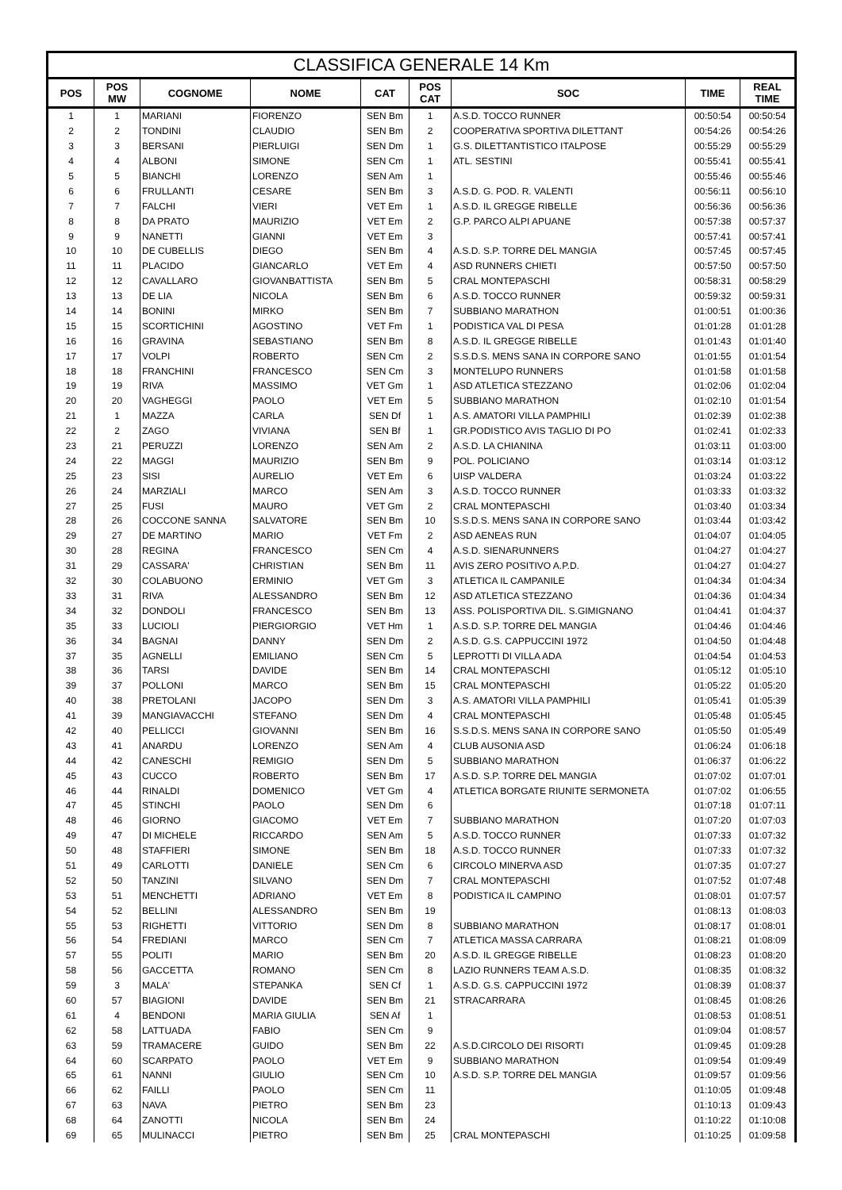CLASSIFICA GENERALE 14 Km
| POS | POS MW | COGNOME | NOME | CAT | POS CAT | SOC | TIME | REAL TIME |
| --- | --- | --- | --- | --- | --- | --- | --- | --- |
| 1 | 1 | MARIANI | FIORENZO | SEN Bm | 1 | A.S.D. TOCCO RUNNER | 00:50:54 | 00:50:54 |
| 2 | 2 | TONDINI | CLAUDIO | SEN Bm | 2 | COOPERATIVA SPORTIVA DILETTANT | 00:54:26 | 00:54:26 |
| 3 | 3 | BERSANI | PIERLUIGI | SEN Dm | 1 | G.S. DILETTANTISTICO ITALPOSE | 00:55:29 | 00:55:29 |
| 4 | 4 | ALBONI | SIMONE | SEN Cm | 1 | ATL. SESTINI | 00:55:41 | 00:55:41 |
| 5 | 5 | BIANCHI | LORENZO | SEN Am | 1 | | 00:55:46 | 00:55:46 |
| 6 | 6 | FRULLANTI | CESARE | SEN Bm | 3 | A.S.D. G. POD. R. VALENTI | 00:56:11 | 00:56:10 |
| 7 | 7 | FALCHI | VIERI | VET Em | 1 | A.S.D. IL GREGGE RIBELLE | 00:56:36 | 00:56:36 |
| 8 | 8 | DA PRATO | MAURIZIO | VET Em | 2 | G.P. PARCO ALPI APUANE | 00:57:38 | 00:57:37 |
| 9 | 9 | NANETTI | GIANNI | VET Em | 3 | | 00:57:41 | 00:57:41 |
| 10 | 10 | DE CUBELLIS | DIEGO | SEN Bm | 4 | A.S.D. S.P. TORRE DEL MANGIA | 00:57:45 | 00:57:45 |
| 11 | 11 | PLACIDO | GIANCARLO | VET Em | 4 | ASD RUNNERS CHIETI | 00:57:50 | 00:57:50 |
| 12 | 12 | CAVALLARO | GIOVANBATTISTA | SEN Bm | 5 | CRAL MONTEPASCHI | 00:58:31 | 00:58:29 |
| 13 | 13 | DE LIA | NICOLA | SEN Bm | 6 | A.S.D. TOCCO RUNNER | 00:59:32 | 00:59:31 |
| 14 | 14 | BONINI | MIRKO | SEN Bm | 7 | SUBBIANO MARATHON | 01:00:51 | 01:00:36 |
| 15 | 15 | SCORTICHINI | AGOSTINO | VET Fm | 1 | PODISTICA VAL DI PESA | 01:01:28 | 01:01:28 |
| 16 | 16 | GRAVINA | SEBASTIANO | SEN Bm | 8 | A.S.D. IL GREGGE RIBELLE | 01:01:43 | 01:01:40 |
| 17 | 17 | VOLPI | ROBERTO | SEN Cm | 2 | S.S.D.S. MENS SANA IN CORPORE SANO | 01:01:55 | 01:01:54 |
| 18 | 18 | FRANCHINI | FRANCESCO | SEN Cm | 3 | MONTELUPO RUNNERS | 01:01:58 | 01:01:58 |
| 19 | 19 | RIVA | MASSIMO | VET Gm | 1 | ASD ATLETICA STEZZANO | 01:02:06 | 01:02:04 |
| 20 | 20 | VAGHEGGI | PAOLO | VET Em | 5 | SUBBIANO MARATHON | 01:02:10 | 01:01:54 |
| 21 | 1 | MAZZA | CARLA | SEN Df | 1 | A.S. AMATORI VILLA PAMPHILI | 01:02:39 | 01:02:38 |
| 22 | 2 | ZAGO | VIVIANA | SEN Bf | 1 | GR.PODISTICO AVIS TAGLIO DI PO | 01:02:41 | 01:02:33 |
| 23 | 21 | PERUZZI | LORENZO | SEN Am | 2 | A.S.D. LA CHIANINA | 01:03:11 | 01:03:00 |
| 24 | 22 | MAGGI | MAURIZIO | SEN Bm | 9 | POL. POLICIANO | 01:03:14 | 01:03:12 |
| 25 | 23 | SISI | AURELIO | VET Em | 6 | UISP VALDERA | 01:03:24 | 01:03:22 |
| 26 | 24 | MARZIALI | MARCO | SEN Am | 3 | A.S.D. TOCCO RUNNER | 01:03:33 | 01:03:32 |
| 27 | 25 | FUSI | MAURO | VET Gm | 2 | CRAL MONTEPASCHI | 01:03:40 | 01:03:34 |
| 28 | 26 | COCCONE SANNA | SALVATORE | SEN Bm | 10 | S.S.D.S. MENS SANA IN CORPORE SANO | 01:03:44 | 01:03:42 |
| 29 | 27 | DE MARTINO | MARIO | VET Fm | 2 | ASD AENEAS RUN | 01:04:07 | 01:04:05 |
| 30 | 28 | REGINA | FRANCESCO | SEN Cm | 4 | A.S.D. SIENARUNNERS | 01:04:27 | 01:04:27 |
| 31 | 29 | CASSARA' | CHRISTIAN | SEN Bm | 11 | AVIS ZERO POSITIVO A.P.D. | 01:04:27 | 01:04:27 |
| 32 | 30 | COLABUONO | ERMINIO | VET Gm | 3 | ATLETICA IL CAMPANILE | 01:04:34 | 01:04:34 |
| 33 | 31 | RIVA | ALESSANDRO | SEN Bm | 12 | ASD ATLETICA STEZZANO | 01:04:36 | 01:04:34 |
| 34 | 32 | DONDOLI | FRANCESCO | SEN Bm | 13 | ASS. POLISPORTIVA DIL. S.GIMIGNANO | 01:04:41 | 01:04:37 |
| 35 | 33 | LUCIOLI | PIERGIORGIO | VET Hm | 1 | A.S.D. S.P. TORRE DEL MANGIA | 01:04:46 | 01:04:46 |
| 36 | 34 | BAGNAI | DANNY | SEN Dm | 2 | A.S.D. G.S. CAPPUCCINI 1972 | 01:04:50 | 01:04:48 |
| 37 | 35 | AGNELLI | EMILIANO | SEN Cm | 5 | LEPROTTI DI VILLA ADA | 01:04:54 | 01:04:53 |
| 38 | 36 | TARSI | DAVIDE | SEN Bm | 14 | CRAL MONTEPASCHI | 01:05:12 | 01:05:10 |
| 39 | 37 | POLLONI | MARCO | SEN Bm | 15 | CRAL MONTEPASCHI | 01:05:22 | 01:05:20 |
| 40 | 38 | PRETOLANI | JACOPO | SEN Dm | 3 | A.S. AMATORI VILLA PAMPHILI | 01:05:41 | 01:05:39 |
| 41 | 39 | MANGIAVACCHI | STEFANO | SEN Dm | 4 | CRAL MONTEPASCHI | 01:05:48 | 01:05:45 |
| 42 | 40 | PELLICCI | GIOVANNI | SEN Bm | 16 | S.S.D.S. MENS SANA IN CORPORE SANO | 01:05:50 | 01:05:49 |
| 43 | 41 | ANARDU | LORENZO | SEN Am | 4 | CLUB AUSONIA ASD | 01:06:24 | 01:06:18 |
| 44 | 42 | CANESCHI | REMIGIO | SEN Dm | 5 | SUBBIANO MARATHON | 01:06:37 | 01:06:22 |
| 45 | 43 | CUCCO | ROBERTO | SEN Bm | 17 | A.S.D. S.P. TORRE DEL MANGIA | 01:07:02 | 01:07:01 |
| 46 | 44 | RINALDI | DOMENICO | VET Gm | 4 | ATLETICA BORGATE RIUNITE SERMONETA | 01:07:02 | 01:06:55 |
| 47 | 45 | STINCHI | PAOLO | SEN Dm | 6 | | 01:07:18 | 01:07:11 |
| 48 | 46 | GIORNO | GIACOMO | VET Em | 7 | SUBBIANO MARATHON | 01:07:20 | 01:07:03 |
| 49 | 47 | DI MICHELE | RICCARDO | SEN Am | 5 | A.S.D. TOCCO RUNNER | 01:07:33 | 01:07:32 |
| 50 | 48 | STAFFIERI | SIMONE | SEN Bm | 18 | A.S.D. TOCCO RUNNER | 01:07:33 | 01:07:32 |
| 51 | 49 | CARLOTTI | DANIELE | SEN Cm | 6 | CIRCOLO MINERVA ASD | 01:07:35 | 01:07:27 |
| 52 | 50 | TANZINI | SILVANO | SEN Dm | 7 | CRAL MONTEPASCHI | 01:07:52 | 01:07:48 |
| 53 | 51 | MENCHETTI | ADRIANO | VET Em | 8 | PODISTICA IL CAMPINO | 01:08:01 | 01:07:57 |
| 54 | 52 | BELLINI | ALESSANDRO | SEN Bm | 19 | | 01:08:13 | 01:08:03 |
| 55 | 53 | RIGHETTI | VITTORIO | SEN Dm | 8 | SUBBIANO MARATHON | 01:08:17 | 01:08:01 |
| 56 | 54 | FREDIANI | MARCO | SEN Cm | 7 | ATLETICA MASSA CARRARA | 01:08:21 | 01:08:09 |
| 57 | 55 | POLITI | MARIO | SEN Bm | 20 | A.S.D. IL GREGGE RIBELLE | 01:08:23 | 01:08:20 |
| 58 | 56 | GACCETTA | ROMANO | SEN Cm | 8 | LAZIO RUNNERS TEAM A.S.D. | 01:08:35 | 01:08:32 |
| 59 | 3 | MALA' | STEPANKA | SEN Cf | 1 | A.S.D. G.S. CAPPUCCINI 1972 | 01:08:39 | 01:08:37 |
| 60 | 57 | BIAGIONI | DAVIDE | SEN Bm | 21 | STRACARRARA | 01:08:45 | 01:08:26 |
| 61 | 4 | BENDONI | MARIA GIULIA | SEN Af | 1 | | 01:08:53 | 01:08:51 |
| 62 | 58 | LATTUADA | FABIO | SEN Cm | 9 | | 01:09:04 | 01:08:57 |
| 63 | 59 | TRAMACERE | GUIDO | SEN Bm | 22 | A.S.D.CIRCOLO DEI RISORTI | 01:09:45 | 01:09:28 |
| 64 | 60 | SCARPATO | PAOLO | VET Em | 9 | SUBBIANO MARATHON | 01:09:54 | 01:09:49 |
| 65 | 61 | NANNI | GIULIO | SEN Cm | 10 | A.S.D. S.P. TORRE DEL MANGIA | 01:09:57 | 01:09:56 |
| 66 | 62 | FAILLI | PAOLO | SEN Cm | 11 | | 01:10:05 | 01:09:48 |
| 67 | 63 | NAVA | PIETRO | SEN Bm | 23 | | 01:10:13 | 01:09:43 |
| 68 | 64 | ZANOTTI | NICOLA | SEN Bm | 24 | | 01:10:22 | 01:10:08 |
| 69 | 65 | MULINACCI | PIETRO | SEN Bm | 25 | CRAL MONTEPASCHI | 01:10:25 | 01:09:58 |